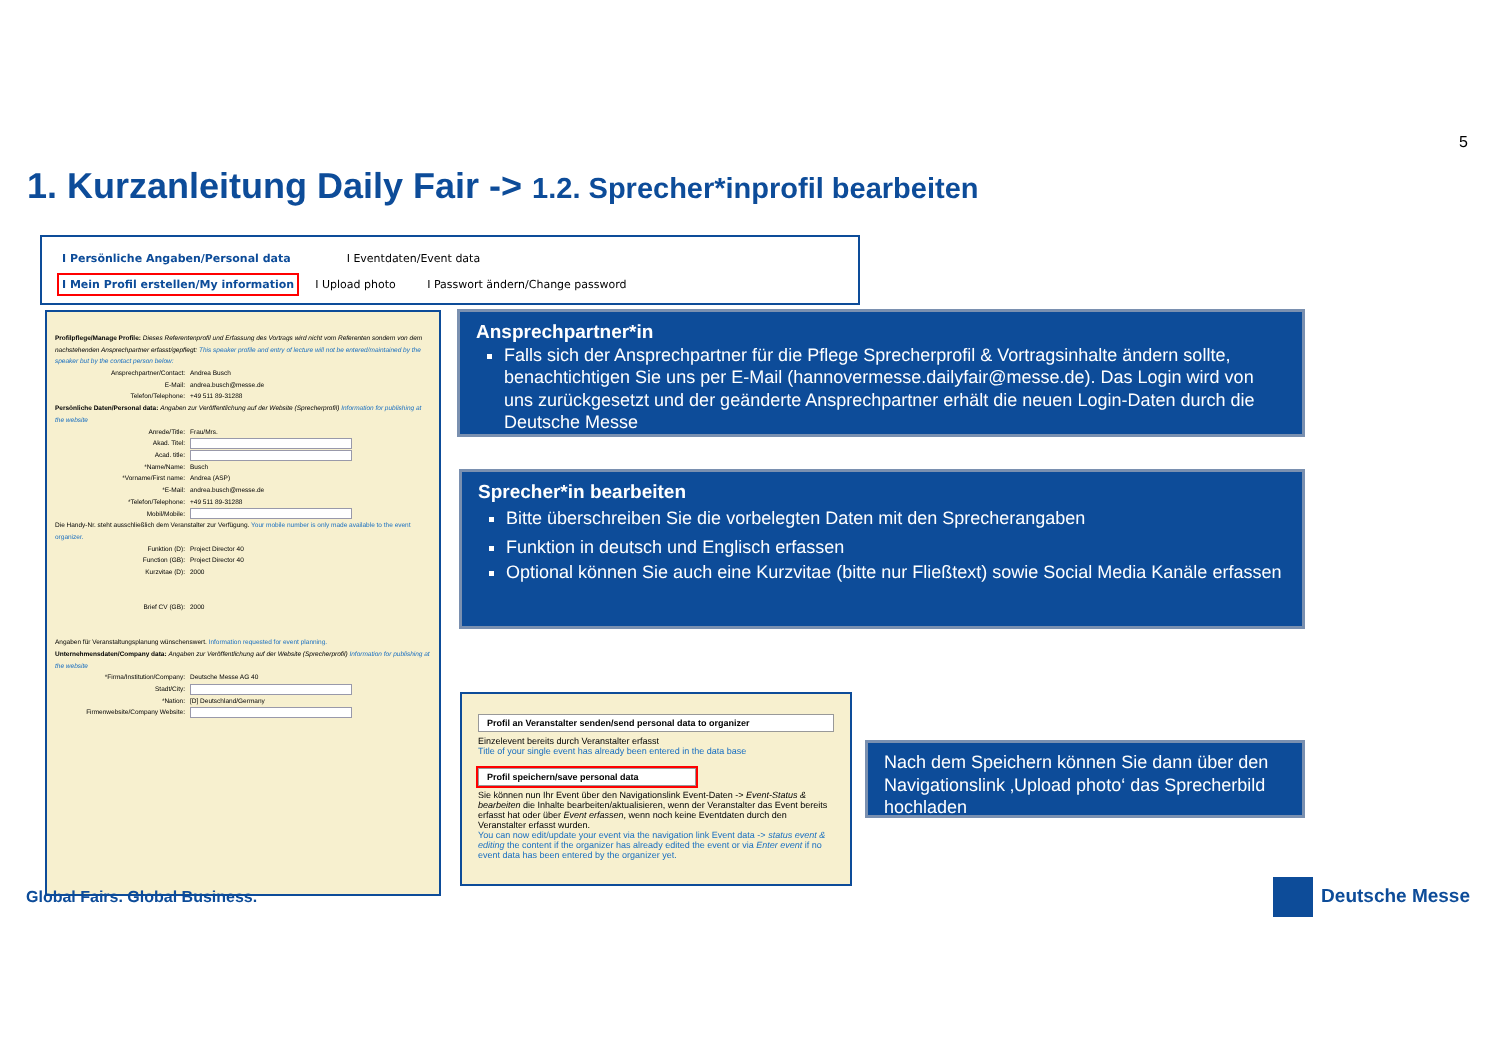5
1. Kurzanleitung Daily Fair -> 1.2. Sprecher*inprofil bearbeiten
I Persönliche Angaben/Personal data I Eventdaten/Event data
I Mein Profil erstellen/My information I Upload photo I Passwort ändern/Change password
Profilpflege/Manage Profile: Dieses Referentenprofil und Erfassung des Vortrags wird nicht vom Referenten sondern von dem nachstehenden Ansprechpartner erfasst/gepflegt: This speaker profile and entry of lecture will not be entered/maintained by the speaker but by the contact person below:
Ansprechpartner/Contact: Andrea Busch
E-Mail: andrea.busch@messe.de
Telefon/Telephone: +49 511 89-31288
Persönliche Daten/Personal data: Angaben zur Veröffentlichung auf der Website (Sprecherprofil) Information for publishing at the website
Anrede/Title: Frau/Mrs.
Akad. Titel:
Acad. title:
*Name/Name: Busch
*Vorname/First name: Andrea (ASP)
*E-Mail: andrea.busch@messe.de
*Telefon/Telephone: +49 511 89-31288
Mobil/Mobile:
Die Handy-Nr. steht ausschließlich dem Veranstalter zur Verfügung. Your mobile number is only made available to the event organizer.
Funktion (D): Project Director 40
Function (GB): Project Director 40
Kurzvitae (D): 2000
Brief CV (GB): 2000
Angaben für Veranstaltungsplanung wünschenswert. Information requested for event planning.
Unternehmensdaten/Company data: Angaben zur Veröffentlichung auf der Website (Sprecherprofil) Information for publishing at the website
*Firma/Institution/Company: Deutsche Messe AG 40
Stadt/City:
*Nation: [D] Deutschland/Germany
Firmenwebsite/Company Website:
Ansprechpartner*in
Falls sich der Ansprechpartner für die Pflege Sprecherprofil & Vortragsinhalte ändern sollte, benachtichtigen Sie uns per E-Mail (hannovermesse.dailyfair@messe.de). Das Login wird von uns zurückgesetzt und der geänderte Ansprechpartner erhält die neuen Login-Daten durch die Deutsche Messe
Sprecher*in bearbeiten
Bitte überschreiben Sie die vorbelegten Daten mit den Sprecherangaben
Funktion in deutsch und Englisch erfassen
Optional können Sie auch eine Kurzvitae (bitte nur Fließtext) sowie Social Media Kanäle erfassen
Profil an Veranstalter senden/send personal data to organizer
Einzelevent bereits durch Veranstalter erfasst
Title of your single event has already been entered in the data base
Profil speichern/save personal data
Sie können nun Ihr Event über den Navigationslink Event-Daten -> Event-Status & bearbeiten die Inhalte bearbeiten/aktualisieren, wenn der Veranstalter das Event bereits erfasst hat oder über Event erfassen, wenn noch keine Eventdaten durch den Veranstalter erfasst wurden.
You can now edit/update your event via the navigation link Event data -> status event & editing the content if the organizer has already edited the event or via Enter event if no event data has been entered by the organizer yet.
Nach dem Speichern können Sie dann über den Navigationslink ‚Upload photo‘ das Sprecherbild hochladen
Global Fairs. Global Business. Deutsche Messe